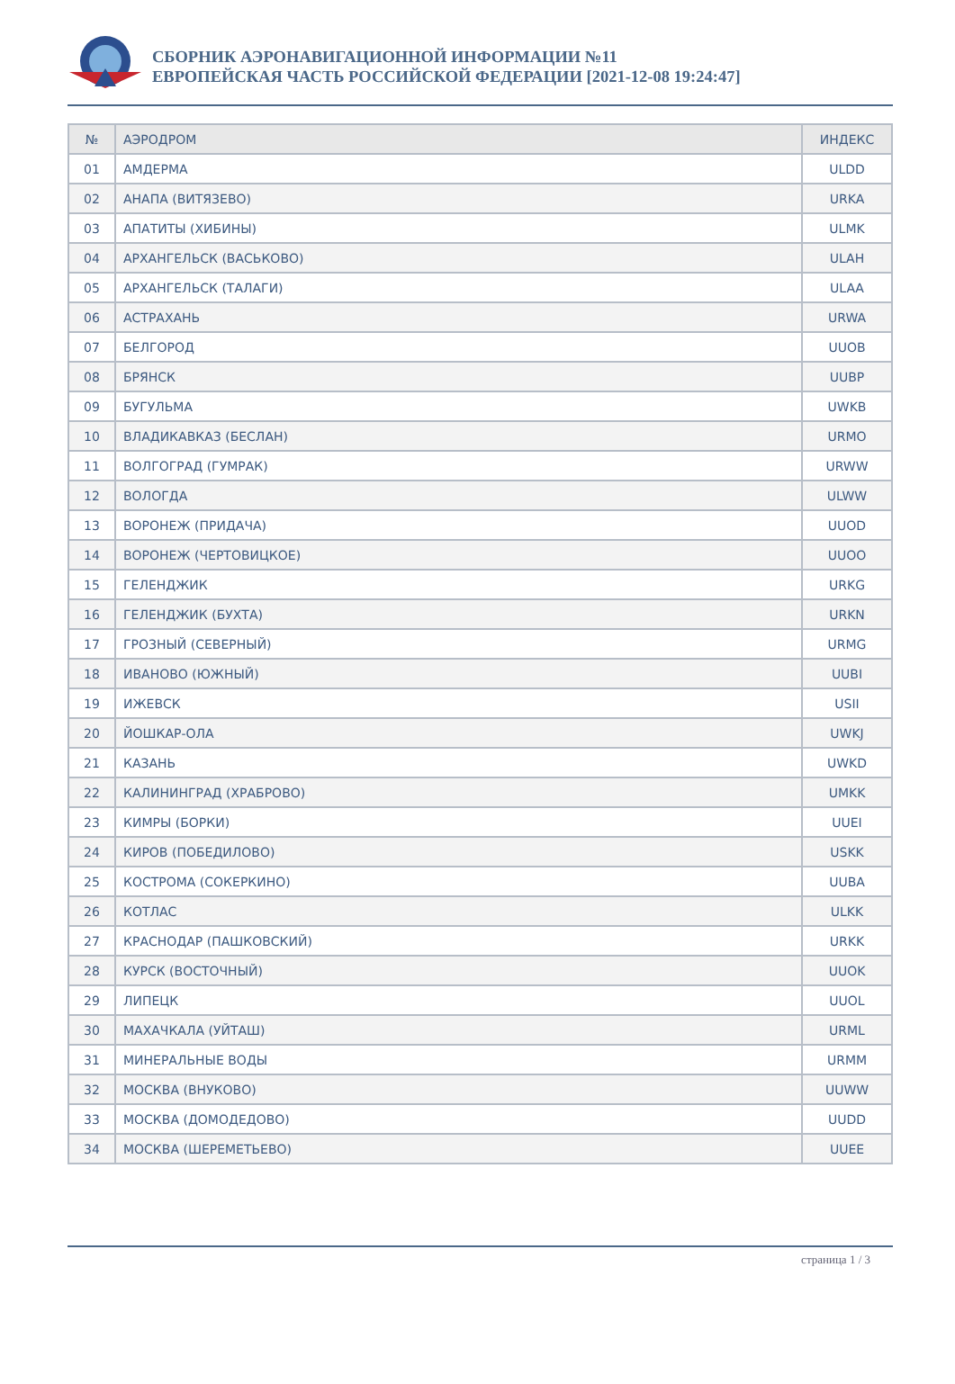СБОРНИК АЭРОНАВИГАЦИОННОЙ ИНФОРМАЦИИ №11
ЕВРОПЕЙСКАЯ ЧАСТЬ РОССИЙСКОЙ ФЕДЕРАЦИИ [2021-12-08 19:24:47]
| № | АЭРОДРОМ | ИНДЕКС |
| --- | --- | --- |
| 01 | АМДЕРМА | ULDD |
| 02 | АНАПА (ВИТЯЗЕВО) | URKA |
| 03 | АПАТИТЫ (ХИБИНЫ) | ULMK |
| 04 | АРХАНГЕЛЬСК (ВАСЬКОВО) | ULAH |
| 05 | АРХАНГЕЛЬСК (ТАЛАГИ) | ULAA |
| 06 | АСТРАХАНЬ | URWA |
| 07 | БЕЛГОРОД | UUOB |
| 08 | БРЯНСК | UUBP |
| 09 | БУГУЛЬМА | UWKB |
| 10 | ВЛАДИКАВКАЗ (БЕСЛАН) | URMO |
| 11 | ВОЛГОГРАД (ГУМРАК) | URWW |
| 12 | ВОЛОГДА | ULWW |
| 13 | ВОРОНЕЖ (ПРИДАЧА) | UUOD |
| 14 | ВОРОНЕЖ (ЧЕРТОВИЦКОЕ) | UUOO |
| 15 | ГЕЛЕНДЖИК | URKG |
| 16 | ГЕЛЕНДЖИК (БУХТА) | URKN |
| 17 | ГРОЗНЫЙ (СЕВЕРНЫЙ) | URMG |
| 18 | ИВАНОВО (ЮЖНЫЙ) | UUBI |
| 19 | ИЖЕВСК | USII |
| 20 | ЙОШКАР-ОЛА | UWKJ |
| 21 | КАЗАНЬ | UWKD |
| 22 | КАЛИНИНГРАД (ХРАБРОВО) | UMKK |
| 23 | КИМРЫ (БОРКИ) | UUEI |
| 24 | КИРОВ (ПОБЕДИЛОВО) | USKK |
| 25 | КОСТРОМА (СОКЕРКИНО) | UUBA |
| 26 | КОТЛАС | ULKK |
| 27 | КРАСНОДАР (ПАШКОВСКИЙ) | URKK |
| 28 | КУРСК (ВОСТОЧНЫЙ) | UUOK |
| 29 | ЛИПЕЦК | UUOL |
| 30 | МАХАЧКАЛА (УЙТАШ) | URML |
| 31 | МИНЕРАЛЬНЫЕ ВОДЫ | URMM |
| 32 | МОСКВА (ВНУКОВО) | UUWW |
| 33 | МОСКВА (ДОМОДЕДОВО) | UUDD |
| 34 | МОСКВА (ШЕРЕМЕТЬЕВО) | UUEE |
страница 1 / 3